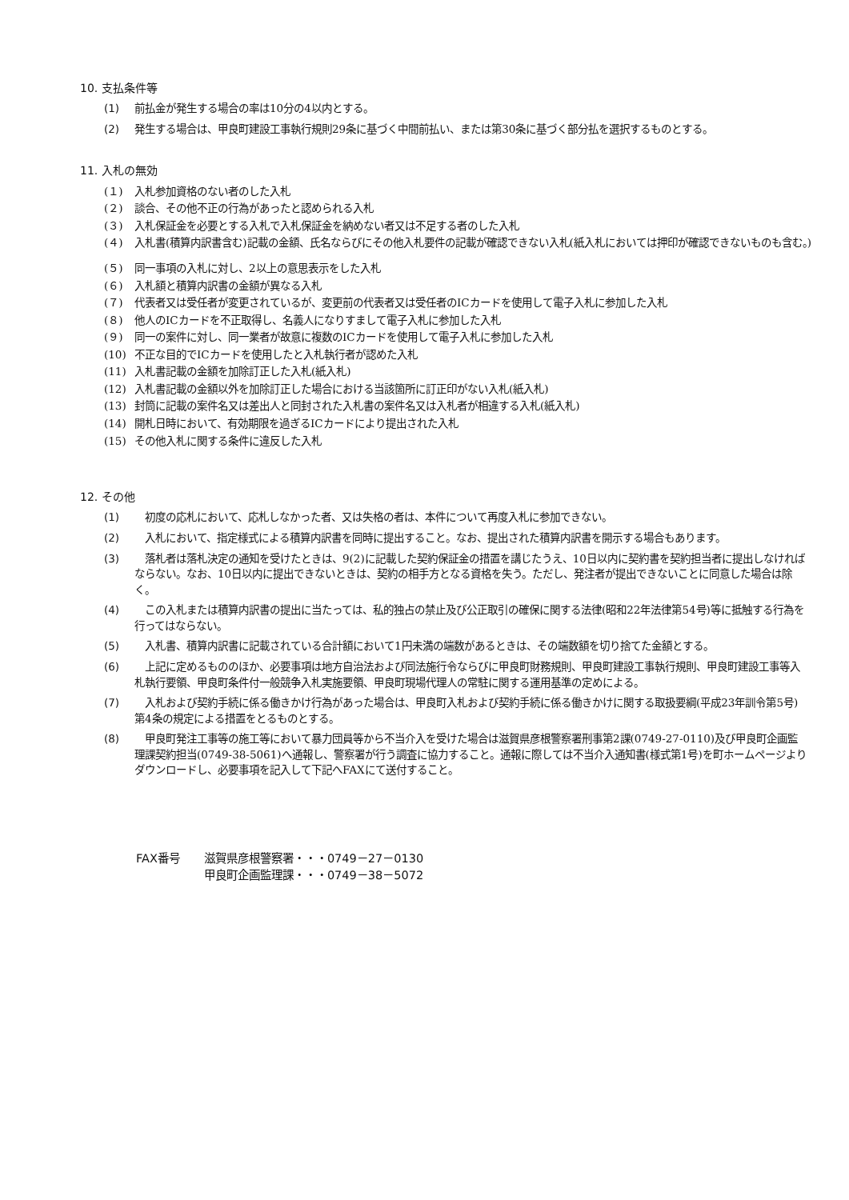10. 支払条件等
(1) 前払金が発生する場合の率は10分の4以内とする。
(2) 発生する場合は、甲良町建設工事執行規則29条に基づく中間前払い、または第30条に基づく部分払を選択するものとする。
11. 入札の無効
(１) 入札参加資格のない者のした入札
(２) 談合、その他不正の行為があったと認められる入札
(３) 入札保証金を必要とする入札で入札保証金を納めない者又は不足する者のした入札
(４) 入札書(積算内訳書含む)記載の金額、氏名ならびにその他入札要件の記載が確認できない入札(紙入札においては押印が確認できないものも含む。)
(５) 同一事項の入札に対し、2以上の意思表示をした入札
(６) 入札額と積算内訳書の金額が異なる入札
(７) 代表者又は受任者が変更されているが、変更前の代表者又は受任者のICカードを使用して電子入札に参加した入札
(８) 他人のICカードを不正取得し、名義人になりすまして電子入札に参加した入札
(９) 同一の案件に対し、同一業者が故意に複数のICカードを使用して電子入札に参加した入札
(10) 不正な目的でICカードを使用したと入札執行者が認めた入札
(11) 入札書記載の金額を加除訂正した入札(紙入札)
(12) 入札書記載の金額以外を加除訂正した場合における当該箇所に訂正印がない入札(紙入札)
(13) 封筒に記載の案件名又は差出人と同封された入札書の案件名又は入札者が相違する入札(紙入札)
(14) 開札日時において、有効期限を過ぎるICカードにより提出された入札
(15) その他入札に関する条件に違反した入札
12. その他
(1)　初度の応札において、応札しなかった者、又は失格の者は、本件について再度入札に参加できない。
(2)　入札において、指定様式による積算内訳書を同時に提出すること。なお、提出された積算内訳書を開示する場合もあります。
(3)　落札者は落札決定の通知を受けたときは、9(2)に記載した契約保証金の措置を講じたうえ、10日以内に契約書を契約担当者に提出しなければならない。なお、10日以内に提出できないときは、契約の相手方となる資格を失う。ただし、発注者が提出できないことに同意した場合は除く。
(4)　この入札または積算内訳書の提出に当たっては、私的独占の禁止及び公正取引の確保に関する法律(昭和22年法律第54号)等に抵触する行為を行ってはならない。
(5)　入札書、積算内訳書に記載されている合計額において1円未満の端数があるときは、その端数額を切り捨てた金額とする。
(6)　上記に定めるもののほか、必要事項は地方自治法および同法施行令ならびに甲良町財務規則、甲良町建設工事執行規則、甲良町建設工事等入札執行要領、甲良町条件付一般競争入札実施要領、甲良町現場代理人の常駐に関する運用基準の定めによる。
(7)　入札および契約手続に係る働きかけ行為があった場合は、甲良町入札および契約手続に係る働きかけに関する取扱要綱(平成23年訓令第5号)第4条の規定による措置をとるものとする。
(8)　甲良町発注工事等の施工等において暴力団員等から不当介入を受けた場合は滋賀県彦根警察署刑事第2課(0749-27-0110)及び甲良町企画監理課契約担当(0749-38-5061)へ通報し、警察署が行う調査に協力すること。通報に際しては不当介入通知書(様式第1号)を町ホームページよりダウンロードし、必要事項を記入して下記へFAXにて送付すること。
FAX番号 滋賀県彦根警察署・・・0749－27－0130
甲良町企画監理課・・・0749－38－5072